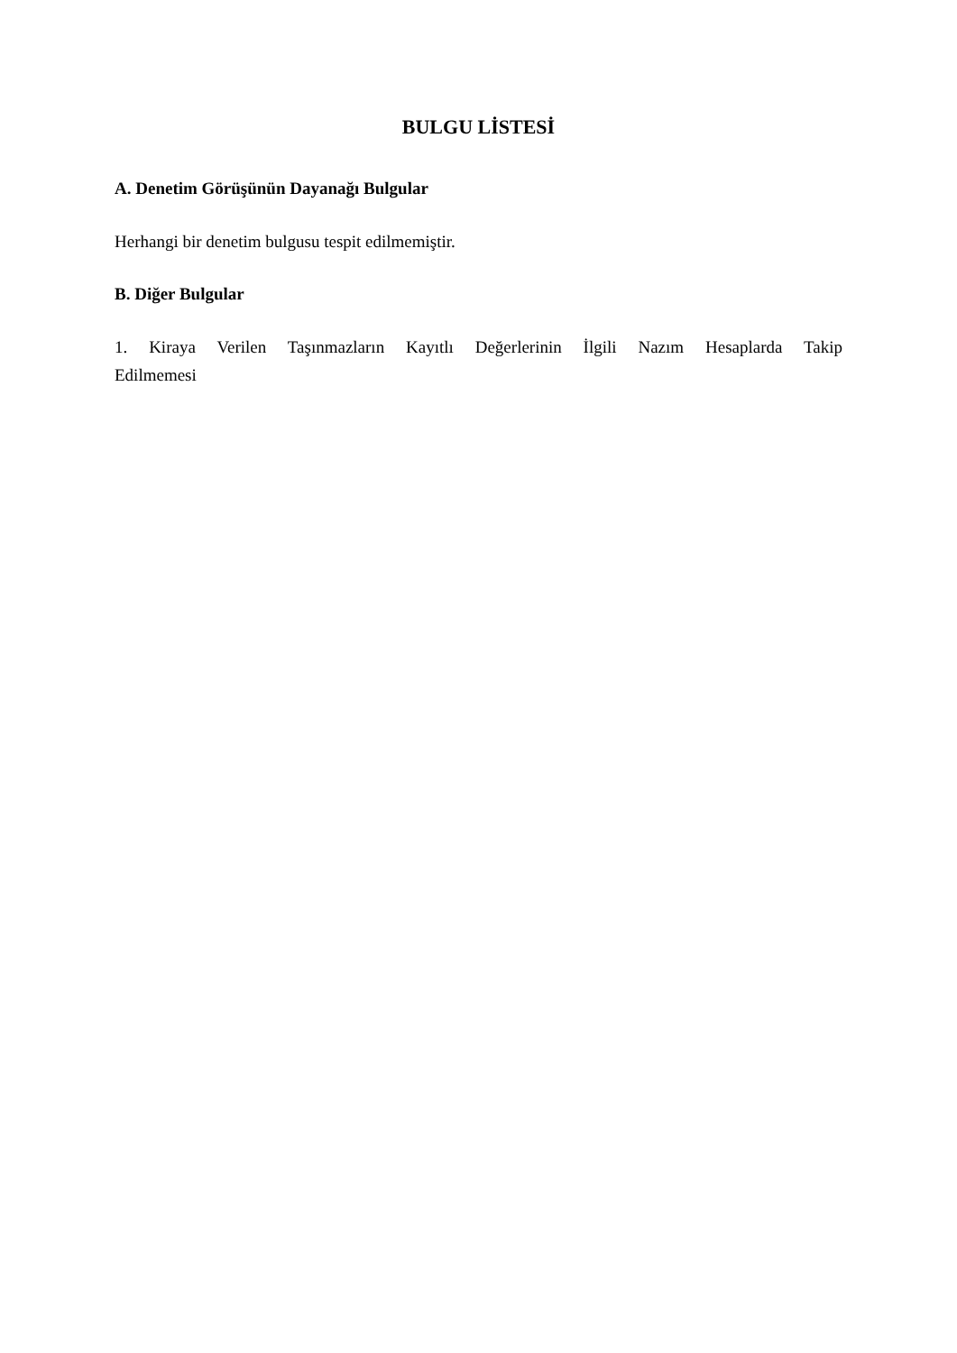BULGU LİSTESİ
A. Denetim Görüşünün Dayanağı Bulgular
Herhangi bir denetim bulgusu tespit edilmemiştir.
B. Diğer Bulgular
1. Kiraya Verilen Taşınmazların Kayıtlı Değerlerinin İlgili Nazım Hesaplarda Takip Edilmemesi